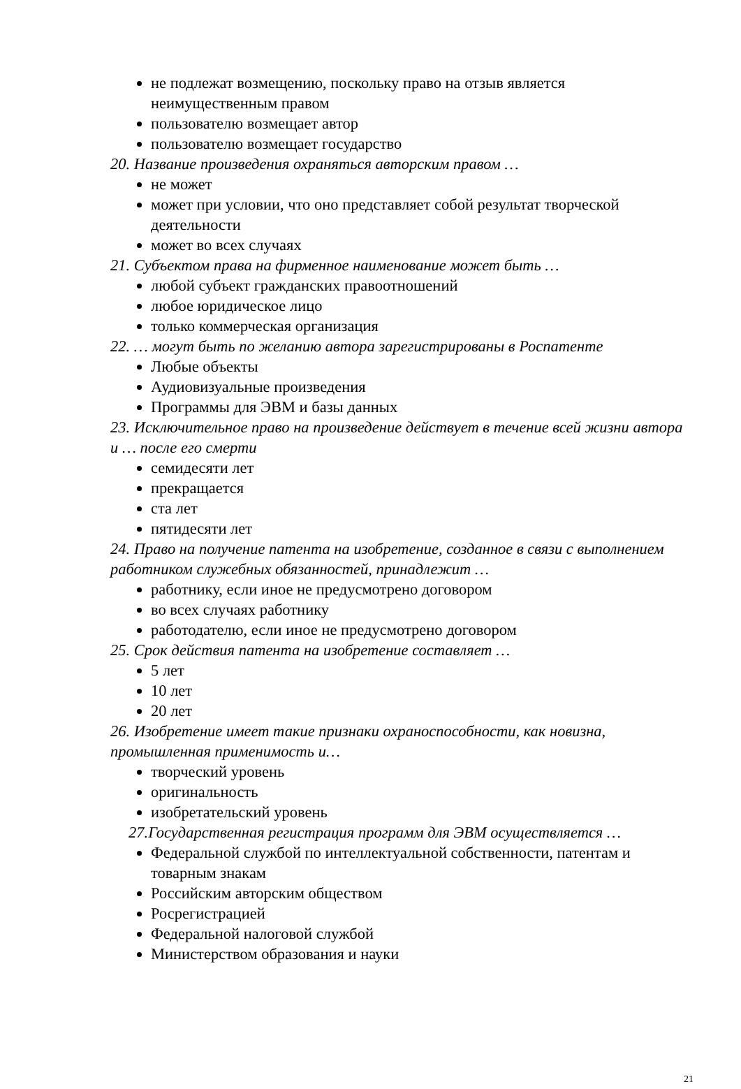не подлежат возмещению, поскольку право на отзыв является неимущественным правом
пользователю возмещает автор
пользователю возмещает государство
20. Название произведения охраняться авторским правом …
не может
может при условии, что оно представляет собой результат творческой деятельности
может во всех случаях
21. Субъектом права на фирменное наименование может быть …
любой субъект гражданских правоотношений
любое юридическое лицо
только коммерческая организация
22. … могут быть по желанию автора зарегистрированы в Роспатенте
Любые объекты
Аудиовизуальные произведения
Программы для ЭВМ и базы данных
23. Исключительное право на произведение действует в течение всей жизни автора и … после его смерти
семидесяти лет
прекращается
ста лет
пятидесяти лет
24. Право на получение патента на изобретение, созданное в связи с выполнением работником служебных обязанностей, принадлежит …
работнику, если иное не предусмотрено договором
во всех случаях работнику
работодателю, если иное не предусмотрено договором
25. Срок действия патента на изобретение составляет …
5 лет
10 лет
20 лет
26. Изобретение имеет такие признаки охраноспособности, как новизна, промышленная применимость и…
творческий уровень
оригинальность
изобретательский уровень
27.Государственная регистрация программ для ЭВМ осуществляется …
Федеральной службой по интеллектуальной собственности, патентам и товарным знакам
Российским авторским обществом
Росрегистрацией
Федеральной налоговой службой
Министерством образования и науки
21